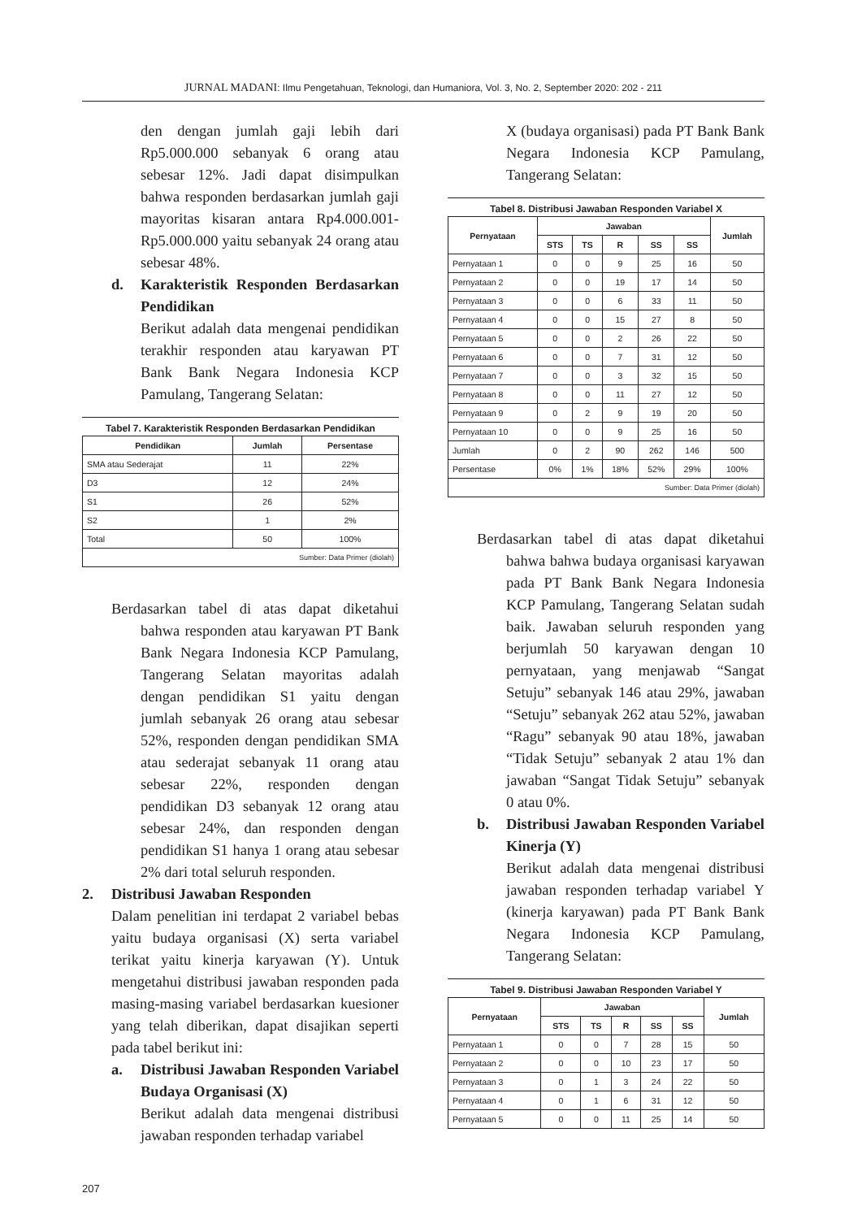JURNAL MADANI: Ilmu Pengetahuan, Teknologi, dan Humaniora, Vol. 3, No. 2, September 2020: 202 - 211
den dengan jumlah gaji lebih dari Rp5.000.000 sebanyak 6 orang atau sebesar 12%. Jadi dapat disimpulkan bahwa responden berdasarkan jumlah gaji mayoritas kisaran antara Rp4.000.001-Rp5.000.000 yaitu sebanyak 24 orang atau sebesar 48%.
d. Karakteristik Responden Berdasarkan Pendidikan
Berikut adalah data mengenai pendidikan terakhir responden atau karyawan PT Bank Bank Negara Indonesia KCP Pamulang, Tangerang Selatan:
Tabel 7. Karakteristik Responden Berdasarkan Pendidikan
| Pendidikan | Jumlah | Persentase |
| --- | --- | --- |
| SMA atau Sederajat | 11 | 22% |
| D3 | 12 | 24% |
| S1 | 26 | 52% |
| S2 | 1 | 2% |
| Total | 50 | 100% |
| Sumber: Data Primer (diolah) | | |
Berdasarkan tabel di atas dapat diketahui bahwa responden atau karyawan PT Bank Bank Negara Indonesia KCP Pamulang, Tangerang Selatan mayoritas adalah dengan pendidikan S1 yaitu dengan jumlah sebanyak 26 orang atau sebesar 52%, responden dengan pendidikan SMA atau sederajat sebanyak 11 orang atau sebesar 22%, responden dengan pendidikan D3 sebanyak 12 orang atau sebesar 24%, dan responden dengan pendidikan S1 hanya 1 orang atau sebesar 2% dari total seluruh responden.
2. Distribusi Jawaban Responden
Dalam penelitian ini terdapat 2 variabel bebas yaitu budaya organisasi (X) serta variabel terikat yaitu kinerja karyawan (Y). Untuk mengetahui distribusi jawaban responden pada masing-masing variabel berdasarkan kuesioner yang telah diberikan, dapat disajikan seperti pada tabel berikut ini:
a. Distribusi Jawaban Responden Variabel Budaya Organisasi (X)
Berikut adalah data mengenai distribusi jawaban responden terhadap variabel
X (budaya organisasi) pada PT Bank Bank Negara Indonesia KCP Pamulang, Tangerang Selatan:
Tabel 8. Distribusi Jawaban Responden Variabel X
| Pernyataan | Jawaban | | | | | Jumlah |
| --- | --- | --- | --- | --- | --- | --- |
| | STS | TS | R | SS | SS | |
| Pernyataan 1 | 0 | 0 | 9 | 25 | 16 | 50 |
| Pernyataan 2 | 0 | 0 | 19 | 17 | 14 | 50 |
| Pernyataan 3 | 0 | 0 | 6 | 33 | 11 | 50 |
| Pernyataan 4 | 0 | 0 | 15 | 27 | 8 | 50 |
| Pernyataan 5 | 0 | 0 | 2 | 26 | 22 | 50 |
| Pernyataan 6 | 0 | 0 | 7 | 31 | 12 | 50 |
| Pernyataan 7 | 0 | 0 | 3 | 32 | 15 | 50 |
| Pernyataan 8 | 0 | 0 | 11 | 27 | 12 | 50 |
| Pernyataan 9 | 0 | 2 | 9 | 19 | 20 | 50 |
| Pernyataan 10 | 0 | 0 | 9 | 25 | 16 | 50 |
| Jumlah | 0 | 2 | 90 | 262 | 146 | 500 |
| Persentase | 0% | 1% | 18% | 52% | 29% | 100% |
| Sumber: Data Primer (diolah) | | | | | | |
Berdasarkan tabel di atas dapat diketahui bahwa bahwa budaya organisasi karyawan pada PT Bank Bank Negara Indonesia KCP Pamulang, Tangerang Selatan sudah baik. Jawaban seluruh responden yang berjumlah 50 karyawan dengan 10 pernyataan, yang menjawab “Sangat Setuju” sebanyak 146 atau 29%, jawaban “Setuju” sebanyak 262 atau 52%, jawaban “Ragu” sebanyak 90 atau 18%, jawaban “Tidak Setuju” sebanyak 2 atau 1% dan jawaban “Sangat Tidak Setuju” sebanyak 0 atau 0%.
b. Distribusi Jawaban Responden Variabel Kinerja (Y)
Berikut adalah data mengenai distribusi jawaban responden terhadap variabel Y (kinerja karyawan) pada PT Bank Bank Negara Indonesia KCP Pamulang, Tangerang Selatan:
Tabel 9. Distribusi Jawaban Responden Variabel Y
| Pernyataan | Jawaban | | | | | Jumlah |
| --- | --- | --- | --- | --- | --- | --- |
| | STS | TS | R | SS | SS | |
| Pernyataan 1 | 0 | 0 | 7 | 28 | 15 | 50 |
| Pernyataan 2 | 0 | 0 | 10 | 23 | 17 | 50 |
| Pernyataan 3 | 0 | 1 | 3 | 24 | 22 | 50 |
| Pernyataan 4 | 0 | 1 | 6 | 31 | 12 | 50 |
| Pernyataan 5 | 0 | 0 | 11 | 25 | 14 | 50 |
207